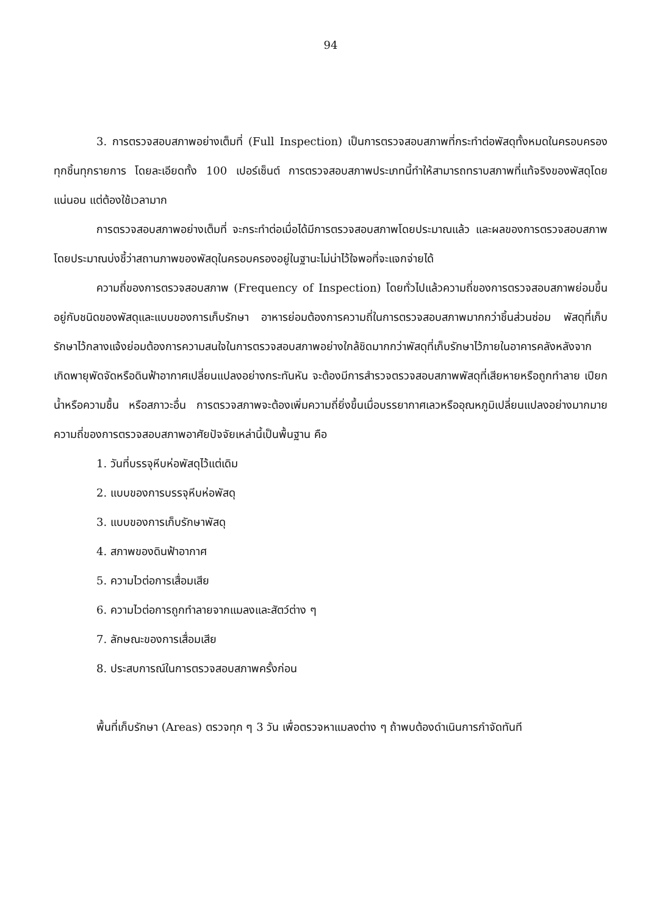94
3. การตรวจสอบสภาพอย่างเต็มที่ (Full Inspection) เป็นการตรวจสอบสภาพที่กระทำต่อพัสดุทั้งหมดในครอบครองทุกชิ้นทุกรายการ โดยละเอียดทั้ง 100 เปอร์เซ็นต์ การตรวจสอบสภาพประเภทนี้ทำให้สามารถทราบสภาพที่แท้จริงของพัสดุโดยแน่นอน แต่ต้องใช้เวลามาก
การตรวจสอบสภาพอย่างเต็มที่ จะกระทำต่อเมื่อได้มีการตรวจสอบสภาพโดยประมาณแล้ว และผลของการตรวจสอบสภาพโดยประมาณบ่งชี้ว่าสถานภาพของพัสดุในครอบครองอยู่ในฐานะไม่น่าไว้ใจพอที่จะแจกจ่ายได้
ความถี่ของการตรวจสอบสภาพ (Frequency of Inspection) โดยทั่วไปแล้วความถี่ของการตรวจสอบสภาพย่อมขึ้นอยู่กับชนิดของพัสดุและแบบของการเก็บรักษา อาหารย่อมต้องการความถี่ในการตรวจสอบสภาพมากกว่าชิ้นส่วนซ่อม พัสดุที่เก็บรักษาไว้กลางแจ้งย่อมต้องการความสนใจในการตรวจสอบสภาพอย่างใกล้ชิดมากกว่าพัสดุที่เก็บรักษาไว้ภายในอาคารคลังหลังจากเกิดพายุพัดจัดหรือดินฟ้าอากาศเปลี่ยนแปลงอย่างกระทันหัน จะต้องมีการสำรวจตรวจสอบสภาพพัสดุที่เสียหายหรือถูกทำลาย เปียกน้ำหรือความชื้น หรือสภาวะอื่น การตรวจสภาพจะต้องเพิ่มความถี่ยิ่งขึ้นเมื่อบรรยากาศเลวหรืออุณหภูมิเปลี่ยนแปลงอย่างมากมาย ความถี่ของการตรวจสอบสภาพอาศัยปัจจัยเหล่านี้เป็นพื้นฐาน คือ
1. วันที่บรรจุหีบห่อพัสดุไว้แต่เดิม
2. แบบของการบรรจุหีบห่อพัสดุ
3. แบบของการเก็บรักษาพัสดุ
4. สภาพของดินฟ้าอากาศ
5. ความไวต่อการเสื่อมเสีย
6. ความไวต่อการถูกทำลายจากแมลงและสัตว์ต่าง ๆ
7. ลักษณะของการเสื่อมเสีย
8. ประสบการณ์ในการตรวจสอบสภาพครั้งก่อน
พื้นที่เก็บรักษา (Areas) ตรวจทุก ๆ 3 วัน เพื่อตรวจหาแมลงต่าง ๆ ถ้าพบต้องดำเนินการกำจัดทันที